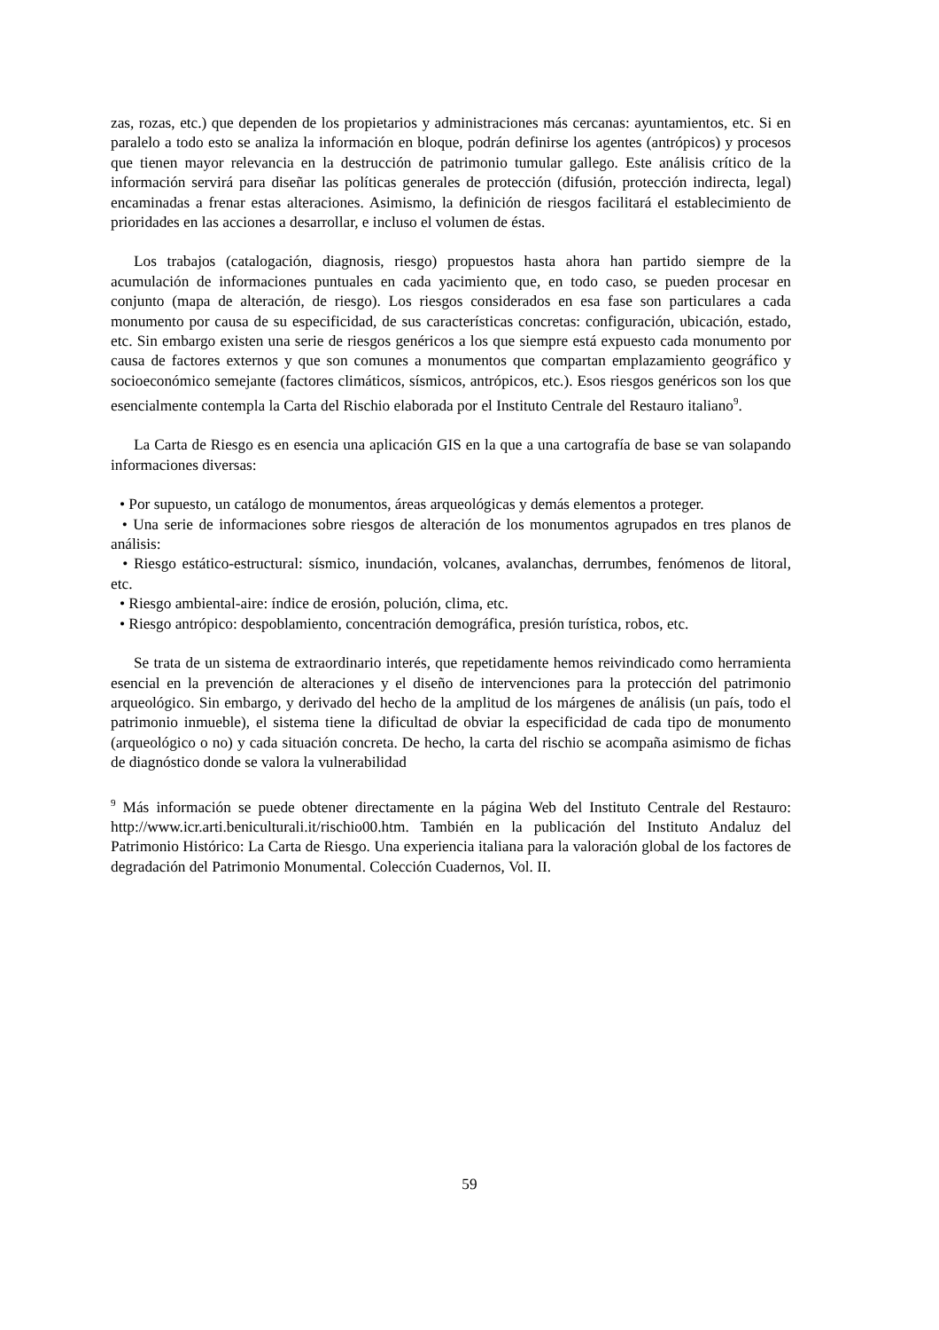zas, rozas, etc.) que dependen de los propietarios y administraciones más cercanas: ayuntamientos, etc. Si en paralelo a todo esto se analiza la información en bloque, podrán definirse los agentes (antrópicos) y procesos que tienen mayor relevancia en la destrucción de patrimonio tumular gallego. Este análisis crítico de la información servirá para diseñar las políticas generales de protección (difusión, protección indirecta, legal) encaminadas a frenar estas alteraciones. Asimismo, la definición de riesgos facilitará el establecimiento de prioridades en las acciones a desarrollar, e incluso el volumen de éstas.
Los trabajos (catalogación, diagnosis, riesgo) propuestos hasta ahora han partido siempre de la acumulación de informaciones puntuales en cada yacimiento que, en todo caso, se pueden procesar en conjunto (mapa de alteración, de riesgo). Los riesgos considerados en esa fase son particulares a cada monumento por causa de su especificidad, de sus características concretas: configuración, ubicación, estado, etc. Sin embargo existen una serie de riesgos genéricos a los que siempre está expuesto cada monumento por causa de factores externos y que son comunes a monumentos que compartan emplazamiento geográfico y socioeconómico semejante (factores climáticos, sísmicos, antrópicos, etc.). Esos riesgos genéricos son los que esencialmente contempla la Carta del Rischio elaborada por el Instituto Centrale del Restauro italiano<sup>9</sup>.
La Carta de Riesgo es en esencia una aplicación GIS en la que a una cartografía de base se van solapando informaciones diversas:
• Por supuesto, un catálogo de monumentos, áreas arqueológicas y demás elementos a proteger.
• Una serie de informaciones sobre riesgos de alteración de los monumentos agrupados en tres planos de análisis:
• Riesgo estático-estructural: sísmico, inundación, volcanes, avalanchas, derrumbes, fenómenos de litoral, etc.
• Riesgo ambiental-aire: índice de erosión, polución, clima, etc.
• Riesgo antrópico: despoblamiento, concentración demográfica, presión turística, robos, etc.
Se trata de un sistema de extraordinario interés, que repetidamente hemos reivindicado como herramienta esencial en la prevención de alteraciones y el diseño de intervenciones para la protección del patrimonio arqueológico. Sin embargo, y derivado del hecho de la amplitud de los márgenes de análisis (un país, todo el patrimonio inmueble), el sistema tiene la dificultad de obviar la especificidad de cada tipo de monumento (arqueológico o no) y cada situación concreta. De hecho, la carta del rischio se acompaña asimismo de fichas de diagnóstico donde se valora la vulnerabilidad
<sup>9</sup> Más información se puede obtener directamente en la página Web del Instituto Centrale del Restauro: http://www.icr.arti.beniculturali.it/rischio00.htm. También en la publicación del Instituto Andaluz del Patrimonio Histórico: La Carta de Riesgo. Una experiencia italiana para la valoración global de los factores de degradación del Patrimonio Monumental. Colección Cuadernos, Vol. II.
59